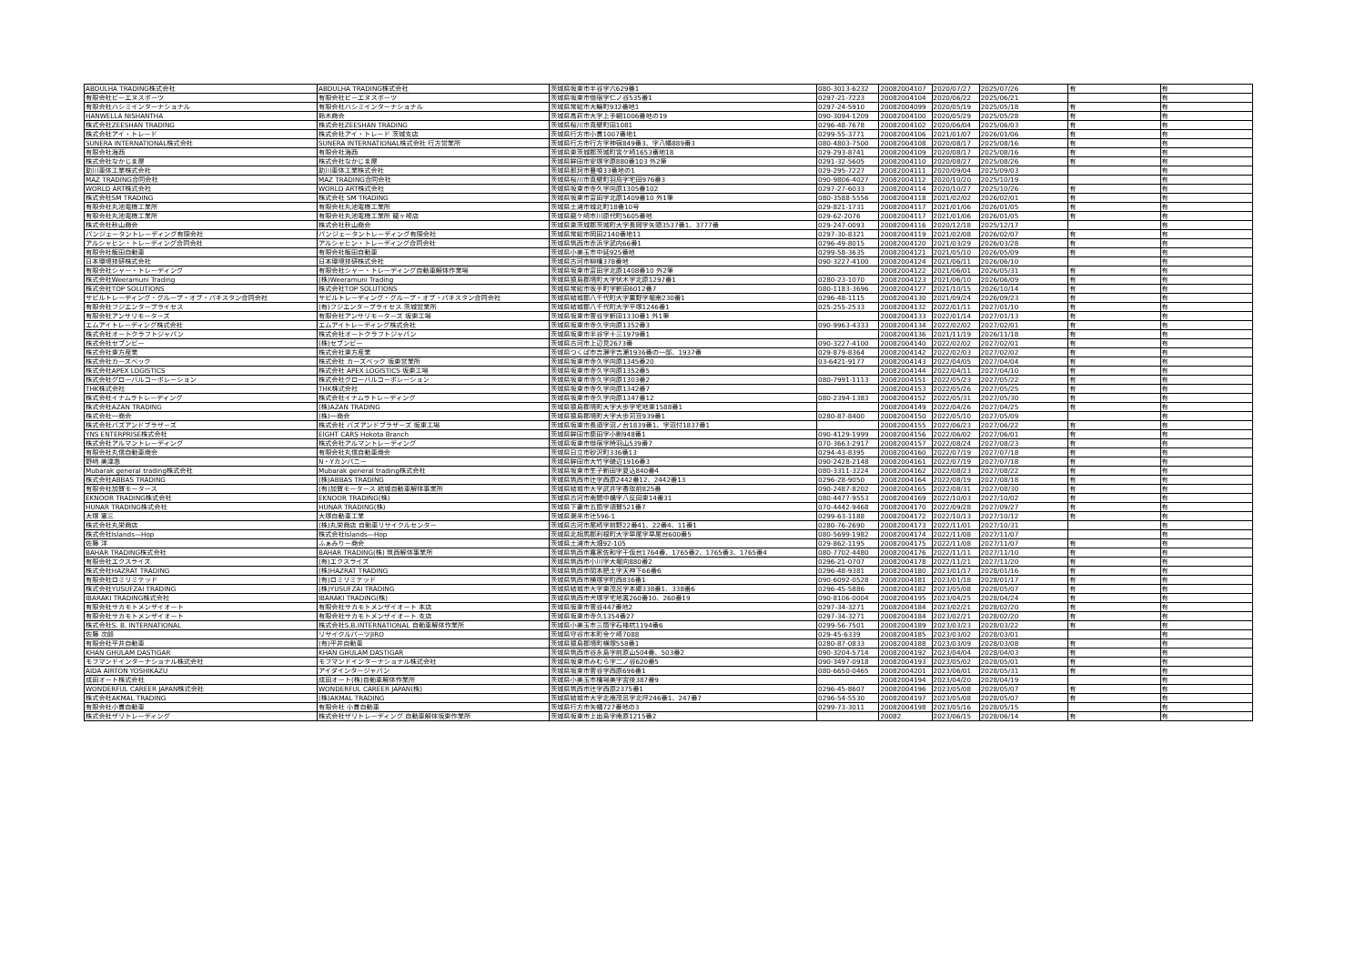| ABDULHA TRADING株式会社 | ABDULHA TRADING株式会社 | 茨城県坂東市半谷字六629番1 | 080-3013-6232 | 20082004107 | 2020/07/27 | 2025/07/26 | 有 | 有 |
| 有限会社ビーエヌスポーツ | 有限会社ビーエヌスポーツ | 茨城県坂東市借宿字仁ノ谷535番1 | 0297-21-7223 | 20082004104 | 2020/06/22 | 2025/06/21 | | 有 |
| 有限会社ハシミインターナショナル | 有限会社ハシミインターナショナル | 茨城県常総市大輪町932番地1 | 0297-24-5910 | 20082004099 | 2020/05/19 | 2025/05/18 | 有 | 有 |
| HANWELLA NISHANTHA | 鈴木商会 | 茨城県高萩市大字上手綱1006番地の19 | 090-3094-1209 | 20082004100 | 2020/05/29 | 2025/05/28 | 有 | 有 |
| 株式会社ZEESHAN TRADING | 株式会社ZEESHAN TRADING | 茨城県桜川市真壁町田1081 | 0296-48-7678 | 20082004102 | 2020/06/04 | 2025/06/03 | 有 | 有 |
| 株式会社アイ・トレード | 株式会社アイ・トレード 茨城支店 | 茨城県行方市小貫1007番地1 | 0299-55-3771 | 20082004106 | 2021/01/07 | 2026/01/06 | 有 | 有 |
| SUNERA INTERNATIONAL株式会社 | SUNERA INTERNATIONAL株式会社 行方営業所 | 茨城県行方市行方字神宿849番3、字八幡889番3 | 080-4803-7500 | 20082004108 | 2020/08/17 | 2025/08/16 | 有 | 有 |
| 有限会社海西 | 有限会社海西 | 茨城県東茨城郡茨城町宮ケ崎1653番地18 | 029-293-8741 | 20082004109 | 2020/08/17 | 2025/08/16 | 有 | 有 |
| 株式会社なかじま屋 | 株式会社なかじま屋 | 茨城県鉾田市安塚字原880番103 外2筆 | 0291-32-5605 | 20082004110 | 2020/08/27 | 2025/08/26 | 有 | 有 |
| 助川車体工業株式会社 | 助川車体工業株式会社 | 茨城県那珂市豊喰33番地の1 | 029-295-7227 | 20082004111 | 2020/09/04 | 2025/09/03 | | 有 |
| MAZ TRADING合同会社 | MAZ TRADING合同会社 | 茨城県桜川市真壁町羽鳥字宅田976番3 | 090-9806-4027 | 20082004112 | 2020/10/20 | 2025/10/19 | | 有 |
| WORLD ART株式会社 | WORLD ART株式会社 | 茨城県坂東市寺久字向原1305番102 | 0297-27-6033 | 20082004114 | 2020/10/27 | 2025/10/26 | 有 | 有 |
| 株式会社SM TRADING | 株式会社 SM TRADING | 茨城県坂東市富田字北原1409番10 外1筆 | 080-3588-5556 | 20082004118 | 2021/02/02 | 2026/02/01 | 有 | 有 |
| 有限会社丸池電機工業所 | 有限会社丸池電機工業所 | 茨城県土浦市城北町18番10号 | 029-821-1731 | 20082004117 | 2021/01/06 | 2026/01/05 | 有 | 有 |
| 有限会社丸池電機工業所 | 有限会社丸池電機工業所 龍ヶ崎店 | 茨城県龍ケ崎市川原代町5605番地 | 029-62-2076 | 20082004117 | 2021/01/06 | 2026/01/05 | 有 | 有 |
| 株式会社秋山商会 | 株式会社秋山商会 | 茨城県東茨城郡茨城町大字長岡字矢頭3537番1、3777番 | 029-247-0093 | 20082004116 | 2020/12/18 | 2025/12/17 | | 有 |
| パンジェータントレーディング有限会社 | パンジェータントレーディング有限会社 | 茨城県常総市岡田2140番地11 | 0297-30-8321 | 20082004119 | 2021/02/08 | 2026/02/07 | 有 | 有 |
| アルシャヒン・トレーディング合同会社 | アルシャヒン・トレーディング合同会社 | 茨城県筑西市赤浜字武内66番1 | 0296-49-8015 | 20082004120 | 2021/03/29 | 2026/03/28 | 有 | 有 |
| 有限会社飯田自動車 | 有限会社飯田自動車 | 茨城県小美玉市中延925番地 | 0299-58-3635 | 20082004121 | 2021/05/10 | 2026/05/09 | 有 | 有 |
| 日本環境技研株式会社 | 日本環境技研株式会社 | 茨城県古河市柳橋378番地 | 090-3227-4100 | 20082004124 | 2021/06/11 | 2026/06/10 | | 有 |
| 有限会社シャー・トレーディング | 有限会社シャー・トレーディング自動車解体作業場 | 茨城県坂東市富田字北原1408番10 外2筆 | | 20082004122 | 2021/06/01 | 2026/05/31 | 有 | 有 |
| 株式会社Weeramuni Trading | (株)Weeramuni Trading | 茨城県猿島郡境町大字伏木字北原1297番1 | 0280-23-1070 | 20082004123 | 2021/06/10 | 2026/06/09 | 有 | 有 |
| 株式会社TOP SOLUTIONS | 株式会社TOP SOLUTIONS | 茨城県常総市坂手町字新田6012番7 | 080-1183-3696 | 20082004127 | 2021/10/15 | 2026/10/14 | 有 | 有 |
| サビルトレーディング・グループ・オブ・パキスタン合同会社 | サビルトレーディング・グループ・オブ・パキスタン合同会社 | 茨城県結城郡八千代町大字粟野字堀南230番1 | 0296-48-1115 | 20082004130 | 2021/09/24 | 2026/09/23 | 有 | 有 |
| 有限会社フジエンタープライセス | (有)フジエンタープライセス 茨城営業所 | 茨城県結城郡八千代町大字平塚1246番1 | 025-255-2533 | 20082004132 | 2022/01/11 | 2027/01/10 | 有 | 有 |
| 有限会社アンサリモーターズ | 有限会社アンサリモーターズ 坂東工場 | 茨城県坂東市菅谷字新田1330番1 外1筆 | | 20082004133 | 2022/01/14 | 2027/01/13 | 有 | 有 |
| エムアイトレーディング株式会社 | エムアイトレーディング株式会社 | 茨城県坂東市寺久字向原1352番3 | 090-9963-4333 | 20082004134 | 2022/02/02 | 2027/02/01 | 有 | 有 |
| 株式会社オートクラフトジャパン | 株式会社オートクラフトジャパン | 茨城県坂東市半谷字十三1979番1 | | 20082004136 | 2021/11/19 | 2026/11/18 | 有 | 有 |
| 株式会社セブンビー | (株)セブンビー | 茨城県古河市上辺見2673番 | 090-3227-4100 | 20082004140 | 2022/02/02 | 2027/02/01 | 有 | 有 |
| 株式会社東方産業 | 株式会社東方産業 | 茨城県つくば市吉瀬字吉瀬1936番の一部、1937番 | 029-879-8364 | 20082004142 | 2022/02/03 | 2027/02/02 | 有 | 有 |
| 株式会社カーズベック | 株式会社 カーズベック 坂東営業所 | 茨城県坂東市寺久字向原1345番20 | 03-6421-9177 | 20082004143 | 2022/04/05 | 2027/04/04 | 有 | 有 |
| 株式会社APEX LOGISTICS | 株式会社 APEX LOGISTICS 坂東工場 | 茨城県坂東市寺久字向原1352番5 | | 20082004144 | 2022/04/11 | 2027/04/10 | 有 | 有 |
| 株式会社グローバルコーポレーション | 株式会社グローバルコーポレーション | 茨城県坂東市寺久字向原1303番2 | 080-7991-1113 | 20082004151 | 2022/05/23 | 2027/05/22 | 有 | 有 |
| THK株式会社 | THK株式会社 | 茨城県坂東市寺久字向原1342番7 | | 20082004153 | 2022/05/26 | 2027/05/25 | 有 | 有 |
| 株式会社イナムラトレーディング | 株式会社イナムラトレーディング | 茨城県坂東市寺久字向原1347番12 | 080-2394-1383 | 20082004152 | 2022/05/31 | 2027/05/30 | 有 | 有 |
| 株式会社AZAN TRADING | (株)AZAN TRADING | 茨城県猿島郡境町大字大歩字宅地東1588番1 | | 20082004149 | 2022/04/26 | 2027/04/25 | 有 | 有 |
| 株式会社一商会 | (株)一商会 | 茨城県猿島郡境町大字大歩苅豆939番1 | 0280-87-8400 | 20082004150 | 2022/05/10 | 2027/05/09 | | 有 |
| 株式会社バズアンドブラザーズ | 株式会社 バズアンドブラザーズ 坂東工場 | 茨城県坂東市長須字沼ノ台1839番1、字沼付1837番1 | | 20082004155 | 2022/06/23 | 2027/06/22 | 有 | 有 |
| YNS ENTERPRISE株式会社 | EIGHT CARS Hokota Branch | 茨城県鉾田市鹿田字小割948番1 | 090-4129-1999 | 20082004156 | 2022/06/02 | 2027/06/01 | 有 | 有 |
| 株式会社アルマントレーディング | 株式会社アルマントレーディング | 茨城県坂東市借宿字時羽山539番7 | 070-3663-2917 | 20082004157 | 2022/08/24 | 2027/08/23 | 有 | 有 |
| 有限会社丸信自動車商会 | 有限会社丸信自動車商会 | 茨城県日立市砂沢町336番13 | 0294-43-8395 | 20082004160 | 2022/07/19 | 2027/07/18 | 有 | 有 |
| 野﨑 美津惠 | N・Yカンパニー | 茨城県鉾田市大竹字磯辺1916番3 | 090-2428-2148 | 20082004161 | 2022/07/19 | 2027/07/18 | 有 | 有 |
| Mubarak general trading株式会社 | Mubarak general trading株式会社 | 茨城県坂東市生子新田字夏込840番4 | 080-3311-3224 | 20082004162 | 2022/08/23 | 2027/08/22 | 有 | 有 |
| 株式会社ABBAS TRADING | (株)ABBAS TRADING | 茨城県筑西市辻字西原2442番12、2442番13 | 0296-28-9050 | 20082004164 | 2022/08/19 | 2027/08/18 | 有 | 有 |
| 有限会社加賀モータース | (有)加賀モータース 結城自動車解体事業所 | 茨城県結城市大字武井字香取前825番 | 090-2487-8202 | 20082004165 | 2022/08/31 | 2027/08/30 | 有 | 有 |
| EKNOOR TRADING株式会社 | EKNOOR TRADING(株) | 茨城県古河市南間中橋字八反田東14番31 | 080-4477-9553 | 20082004169 | 2022/10/03 | 2027/10/02 | 有 | 有 |
| HUNAR TRADING株式会社 | HUNAR TRADING(株) | 茨城県下妻市五箇字須賀521番7 | 070-4442-9468 | 20082004170 | 2022/09/28 | 2027/09/27 | 有 | 有 |
| 大塚 憲三 | 大塚自動車工業 | 茨城県潮来市辻596-1 | 0299-63-1188 | 20082004172 | 2022/10/13 | 2027/10/12 | 有 | 有 |
| 株式会社丸栄商店 | (株)丸栄商店 自動車リサイクルセンター | 茨城県古河市尾崎字前野22番41、22番4、11番1 | 0280-76-2690 | 20082004173 | 2022/11/01 | 2027/10/31 | | 有 |
| 株式会社Islands—Hop | 株式会社Islands—Hop | 茨城県北相馬郡利根町大字早尾字早尾台600番5 | 080-5699-1982 | 20082004174 | 2022/11/08 | 2027/11/07 | | 有 |
| 佐藤 洋 | ふぁみりー商会 | 茨城県土浦市大畑92-105 | 029-862-1195 | 20082004175 | 2022/11/08 | 2027/11/07 | 有 | 有 |
| BAHAR TRADING株式会社 | BAHAR TRADING(株) 筑西解体事業所 | 茨城県筑西市嘉家佐和字干仮台1764番、1765番2、1765番3、1765番4 | 080-7702-4480 | 20082004176 | 2022/11/11 | 2027/11/10 | 有 | 有 |
| 有限会社エクスライズ | (有)エクスライズ | 茨城県筑西市小川字大堀向880番2 | 0296-21-0707 | 20082004178 | 2022/11/21 | 2027/11/20 | 有 | 有 |
| 株式会社HAZRAT TRADING | (株)HAZRAT TRADING | 茨城県筑西市関本肥土字天神下66番6 | 0296-48-9381 | 20082004180 | 2023/01/17 | 2028/01/16 | 有 | 有 |
| 有限会社ロミリミテッド | (有)ロミリミテッド | 茨城県筑西市横塚字町西836番1 | 090-6092-0528 | 20082004181 | 2023/01/18 | 2028/01/17 | 有 | 有 |
| 株式会社YUSUFZAI TRADING | (株)YUSUFZAI TRADING | 茨城県結城市大字東茂呂字本郷338番1、338番6 | 0296-45-5886 | 20082004182 | 2023/05/08 | 2028/05/07 | 有 | 有 |
| IBARAKI TRADING株式会社 | IBARAKI TRADING(株) | 茨城県筑西市犬塚字宅地裏260番10、260番19 | 090-8106-0004 | 20082004195 | 2023/04/25 | 2028/04/24 | 有 | 有 |
| 有限会社サカモトメンザイオート | 有限会社サカモトメンザイオート 本店 | 茨城県坂東市菅谷447番地2 | 0297-34-3271 | 20082004184 | 2023/02/21 | 2028/02/20 | 有 | 有 |
| 有限会社サカモトメンザイオート | 有限会社サカモトメンザイオート 支店 | 茨城県坂東市寺久1354番27 | 0297-34-3271 | 20082004184 | 2023/02/21 | 2028/02/20 | 有 | 有 |
| 株式会社S. B. INTERNATIONAL | 株式会社S.B.INTERNATIONAL 自動車解体作業所 | 茨城県小美玉市三箇字石棒杭1194番6 | 0299-56-7501 | 20082004189 | 2023/03/23 | 2028/03/22 | 有 | 有 |
| 佐藤 次郎 | リサイクルパーツJIRO | 茨城県守谷市本町金ケ崎7088 | 029-45-6339 | 20082004185 | 2023/03/02 | 2028/03/01 | | 有 |
| 有限会社平井自動車 | (有)平井自動車 | 茨城県猿島郡境町横塚558番1 | 0280-87-0833 | 20082004188 | 2023/03/09 | 2028/03/08 | 有 | 有 |
| KHAN GHULAM DASTIGAR | KHAN GHULAM DASTIGAR | 茨城県筑西市谷永島字前原山504番、503番2 | 090-3204-5714 | 20082004192 | 2023/04/04 | 2028/04/03 | 有 | 有 |
| モフマンドインターナショナル株式会社 | モフマンドインターナショナル株式会社 | 茨城県坂東市みむら字二ノ谷620番5 | 090-3497-0918 | 20082004193 | 2023/05/02 | 2028/05/01 | 有 | 有 |
| AIDA AIRTON YOSHIKAZU | アイダインタージャパン | 茨城県坂東市菅谷字西原696番1 | 080-6650-0465 | 20082004201 | 2023/06/01 | 2028/05/31 | 有 | 有 |
| 成田オート株式会社 | 成田オート(株)自動車解体作業所 | 茨城県小美玉市橋場美字宮後387番9 | | 20082004194 | 2023/04/20 | 2028/04/19 | | 有 |
| WONDERFUL CAREER JAPAN株式会社 | WONDERFUL CAREER JAPAN(株) | 茨城県筑西市辻字西原2375番1 | 0296-45-8607 | 20082004196 | 2023/05/08 | 2028/05/07 | 有 | 有 |
| 株式会社AKMAL TRADING | (株)AKMAL TRADING | 茨城県結城市大字北南茂呂字北坪246番1、247番7 | 0296-54-5530 | 20082004197 | 2023/05/08 | 2028/05/07 | 有 | 有 |
| 有限会社小貫自動車 | 有限会社 小貫自動車 | 茨城県行方市矢幡727番地の3 | 0299-73-3011 | 20082004198 | 2023/05/16 | 2028/05/15 | | 有 |
| 株式会社ザリトレーディング | 株式会社ザリトレーディング 自動車解体坂東作業所 | 茨城県坂東市上出島字南原1215番2 | | 20082 | 2023/06/15 | 2028/06/14 | 有 | 有 |